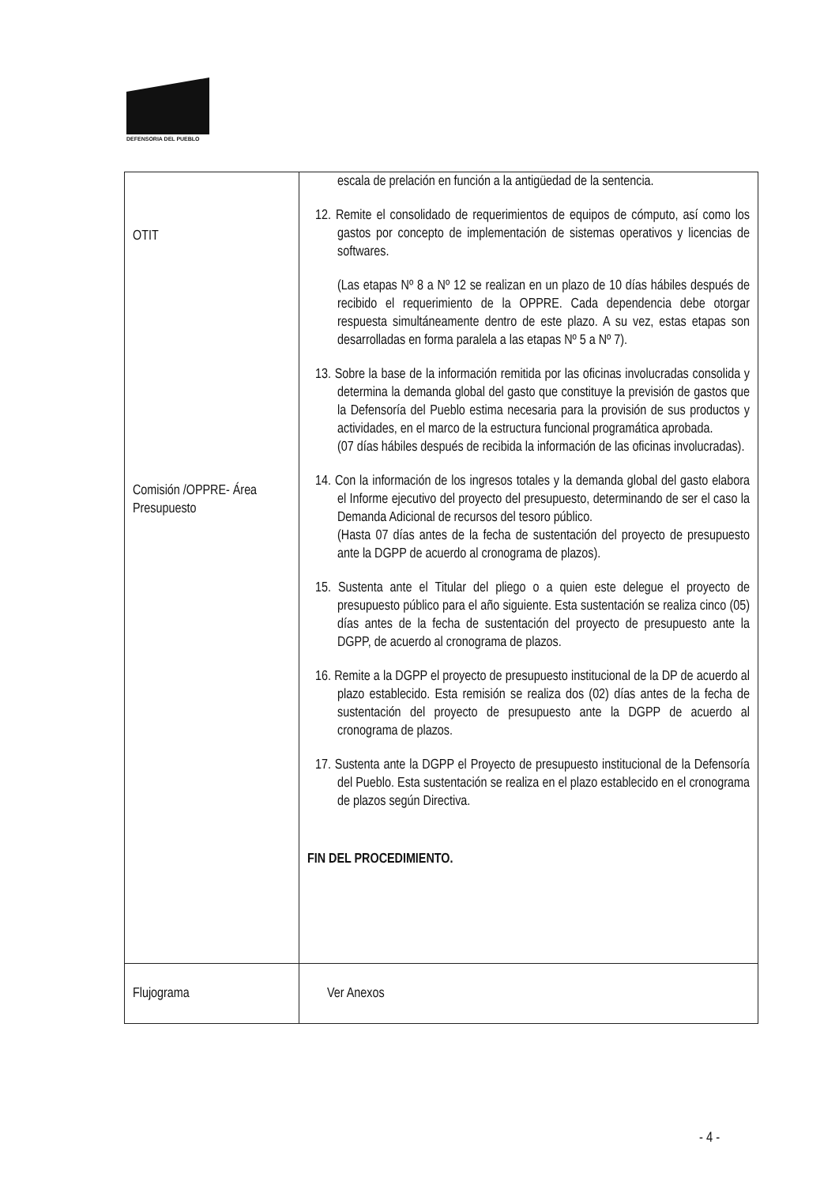DEFENSORIA DEL PUEBLO
| OTIT Comisión /OPPRE- Área Presupuesto | escala de prelación en función a la antigüedad de la sentencia. 12. Remite el consolidado de requerimientos de equipos de cómputo, así como los gastos por concepto de implementación de sistemas operativos y licencias de softwares. (Las etapas Nº 8 a Nº 12 se realizan en un plazo de 10 días hábiles después de recibido el requerimiento de la OPPRE. Cada dependencia debe otorgar respuesta simultáneamente dentro de este plazo. A su vez, estas etapas son desarrolladas en forma paralela a las etapas Nº 5 a Nº 7). 13. Sobre la base de la información remitida por las oficinas involucradas consolida y determina la demanda global del gasto que constituye la previsión de gastos que la Defensoría del Pueblo estima necesaria para la provisión de sus productos y actividades, en el marco de la estructura funcional programática aprobada. (07 días hábiles después de recibida la información de las oficinas involucradas). 14. Con la información de los ingresos totales y la demanda global del gasto elabora el Informe ejecutivo del proyecto del presupuesto, determinando de ser el caso la Demanda Adicional de recursos del tesoro público. (Hasta 07 días antes de la fecha de sustentación del proyecto de presupuesto ante la DGPP de acuerdo al cronograma de plazos). 15. Sustenta ante el Titular del pliego o a quien este delegue el proyecto de presupuesto público para el año siguiente. Esta sustentación se realiza cinco (05) días antes de la fecha de sustentación del proyecto de presupuesto ante la DGPP, de acuerdo al cronograma de plazos. 16. Remite a la DGPP el proyecto de presupuesto institucional de la DP de acuerdo al plazo establecido. Esta remisión se realiza dos (02) días antes de la fecha de sustentación del proyecto de presupuesto ante la DGPP de acuerdo al cronograma de plazos. 17. Sustenta ante la DGPP el Proyecto de presupuesto institucional de la Defensoría del Pueblo. Esta sustentación se realiza en el plazo establecido en el cronograma de plazos según Directiva. FIN DEL PROCEDIMIENTO. |
| Flujograma | Ver Anexos |
- 4 -